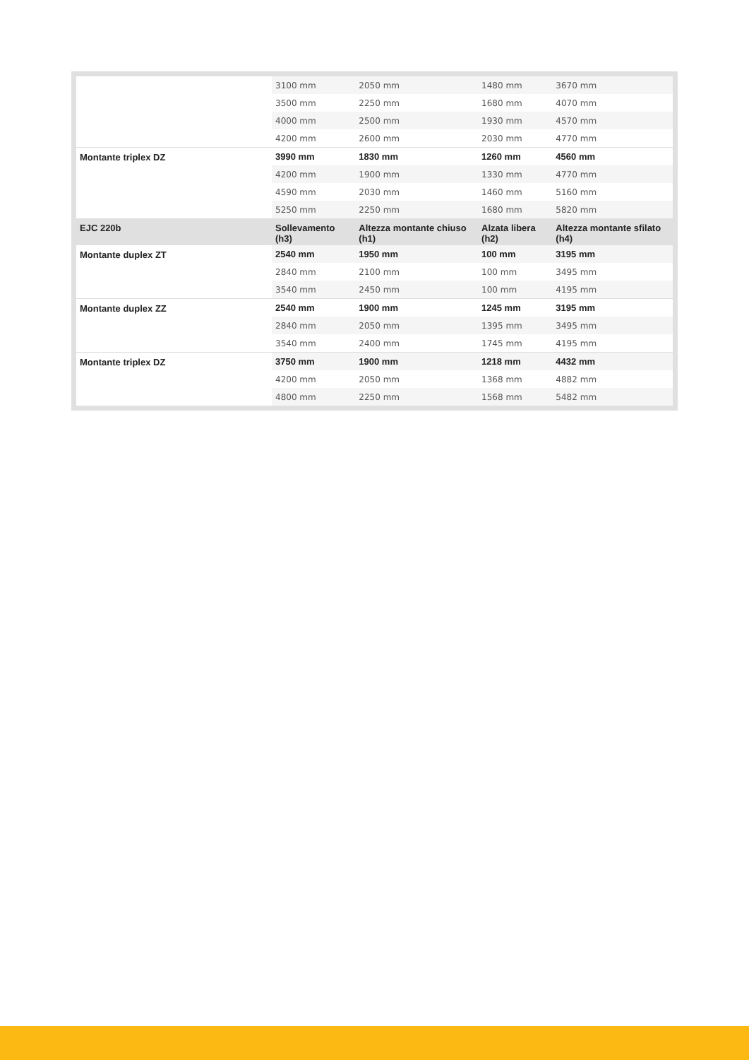| | 3100 mm | 2050 mm | 1480 mm | 3670 mm |
| | 3500 mm | 2250 mm | 1680 mm | 4070 mm |
| | 4000 mm | 2500 mm | 1930 mm | 4570 mm |
| | 4200 mm | 2600 mm | 2030 mm | 4770 mm |
| Montante triplex DZ | 3990 mm | 1830 mm | 1260 mm | 4560 mm |
| | 4200 mm | 1900 mm | 1330 mm | 4770 mm |
| | 4590 mm | 2030 mm | 1460 mm | 5160 mm |
| | 5250 mm | 2250 mm | 1680 mm | 5820 mm |
| EJC 220b | Sollevamento (h3) | Altezza montante chiuso (h1) | Alzata libera (h2) | Altezza montante sfilato (h4) |
| Montante duplex ZT | 2540 mm | 1950 mm | 100 mm | 3195 mm |
| | 2840 mm | 2100 mm | 100 mm | 3495 mm |
| | 3540 mm | 2450 mm | 100 mm | 4195 mm |
| Montante duplex ZZ | 2540 mm | 1900 mm | 1245 mm | 3195 mm |
| | 2840 mm | 2050 mm | 1395 mm | 3495 mm |
| | 3540 mm | 2400 mm | 1745 mm | 4195 mm |
| Montante triplex DZ | 3750 mm | 1900 mm | 1218 mm | 4432 mm |
| | 4200 mm | 2050 mm | 1368 mm | 4882 mm |
| | 4800 mm | 2250 mm | 1568 mm | 5482 mm |